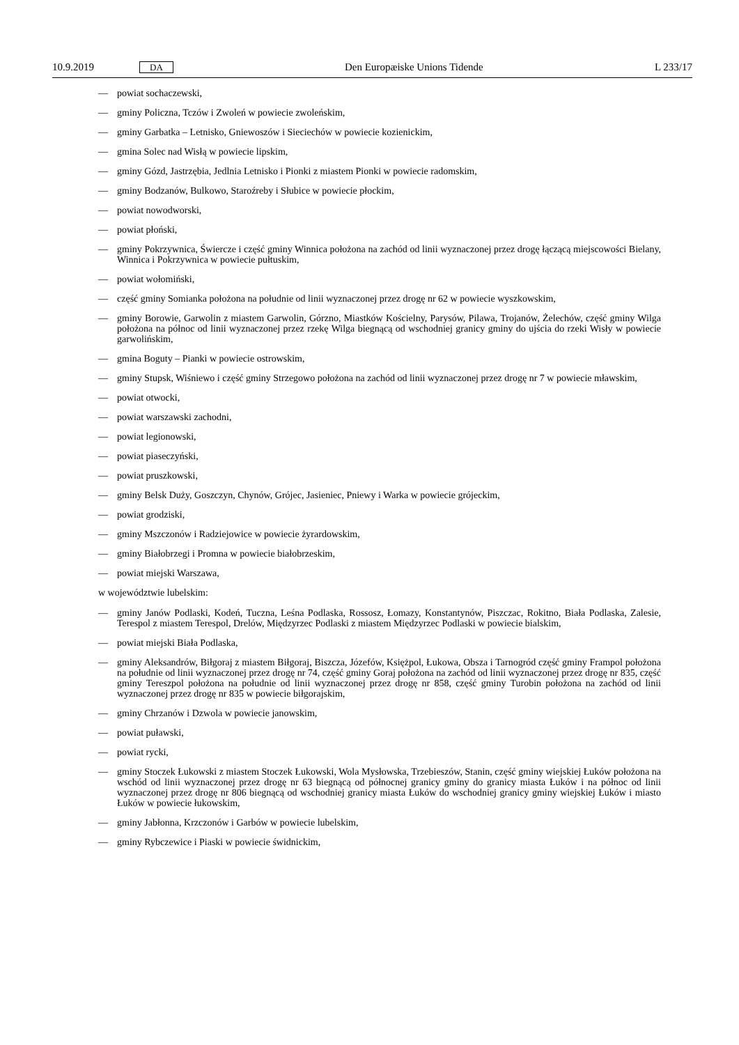10.9.2019 DA Den Europæiske Unions Tidende L 233/17
— powiat sochaczewski,
— gminy Policzna, Tczów i Zwoleń w powiecie zwoleńskim,
— gminy Garbatka – Letnisko, Gniewoszów i Sieciechów w powiecie kozienickim,
— gmina Solec nad Wisłą w powiecie lipskim,
— gminy Gózd, Jastrzębia, Jedlnia Letnisko i Pionki z miastem Pionki w powiecie radomskim,
— gminy Bodzanów, Bulkowo, Staroźreby i Słubice w powiecie płockim,
— powiat nowodworski,
— powiat płoński,
— gminy Pokrzywnica, Świercze i część gminy Winnica położona na zachód od linii wyznaczonej przez drogę łączącą miejscowości Bielany, Winnica i Pokrzywnica w powiecie pułtuskim,
— powiat wołomiński,
— część gminy Somianka położona na południe od linii wyznaczonej przez drogę nr 62 w powiecie wyszkowskim,
— gminy Borowie, Garwolin z miastem Garwolin, Górzno, Miastków Kościelny, Parysów, Pilawa, Trojanów, Żelechów, część gminy Wilga położona na północ od linii wyznaczonej przez rzekę Wilga biegnącą od wschodniej granicy gminy do ujścia do rzeki Wisły w powiecie garwolińskim,
— gmina Boguty – Pianki w powiecie ostrowskim,
— gminy Stupsk, Wiśniewo i część gminy Strzegowo położona na zachód od linii wyznaczonej przez drogę nr 7 w powiecie mławskim,
— powiat otwocki,
— powiat warszawski zachodni,
— powiat legionowski,
— powiat piaseczyński,
— powiat pruszkowski,
— gminy Belsk Duży, Goszczyn, Chynów, Grójec, Jasieniec, Pniewy i Warka w powiecie grójeckim,
— powiat grodziski,
— gminy Mszczonów i Radziejowice w powiecie żyrardowskim,
— gminy Białobrzegi i Promna w powiecie białobrzeskim,
— powiat miejski Warszawa,
w województwie lubelskim:
— gminy Janów Podlaski, Kodeń, Tuczna, Leśna Podlaska, Rossosz, Łomazy, Konstantynów, Piszczac, Rokitno, Biała Podlaska, Zalesie, Terespol z miastem Terespol, Drelów, Międzyrzec Podlaski z miastem Międzyrzec Podlaski w powiecie bialskim,
— powiat miejski Biała Podlaska,
— gminy Aleksandrów, Biłgoraj z miastem Biłgoraj, Biszcza, Józefów, Księżpol, Łukowa, Obsza i Tarnogród część gminy Frampol położona na południe od linii wyznaczonej przez drogę nr 74, część gminy Goraj położona na zachód od linii wyznaczonej przez drogę nr 835, część gminy Tereszpol położona na południe od linii wyznaczonej przez drogę nr 858, część gminy Turobin położona na zachód od linii wyznaczonej przez drogę nr 835 w powiecie biłgorajskim,
— gminy Chrzanów i Dzwola w powiecie janowskim,
— powiat puławski,
— powiat rycki,
— gminy Stoczek Łukowski z miastem Stoczek Łukowski, Wola Mysłowska, Trzebieszów, Stanin, część gminy wiejskiej Łuków położona na wschód od linii wyznaczonej przez drogę nr 63 biegnącą od północnej granicy gminy do granicy miasta Łuków i na północ od linii wyznaczonej przez drogę nr 806 biegnącą od wschodniej granicy miasta Łuków do wschodniej granicy gminy wiejskiej Łuków i miasto Łuków w powiecie łukowskim,
— gminy Jabłonna, Krzczonów i Garbów w powiecie lubelskim,
— gminy Rybczewice i Piaski w powiecie świdnickim,